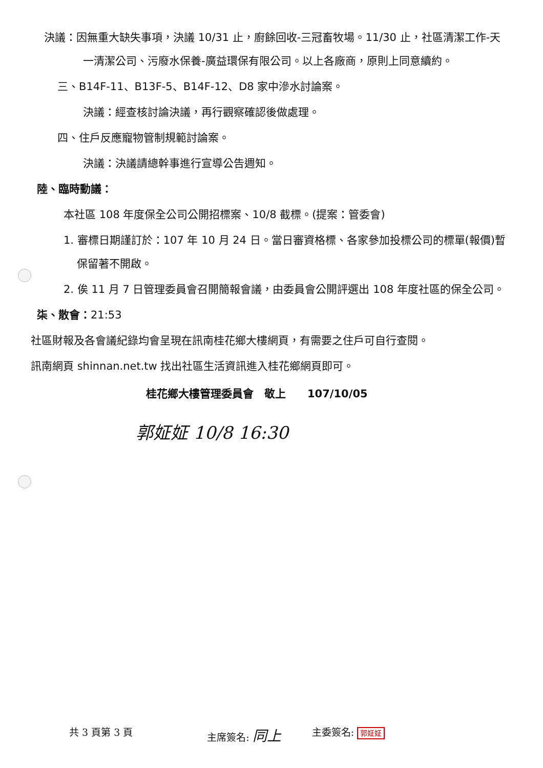決議：因無重大缺失事項，決議 10/31 止，廚餘回收-三冠畜牧場。11/30 止，社區清潔工作-天一清潔公司、污廢水保養-廣益環保有限公司。以上各廠商，原則上同意續約。
三、B14F-11、B13F-5、B14F-12、D8 家中滲水討論案。
決議：經查核討論決議，再行觀察確認後做處理。
四、住戶反應寵物管制規範討論案。
決議：決議請總幹事進行宣導公告週知。
陸、臨時動議：
本社區 108 年度保全公司公開招標案、10/8 截標。(提案：管委會)
1. 審標日期謹訂於：107 年 10 月 24 日。當日審資格標、各家參加投標公司的標單(報價)暫保留著不開啟。
2. 俟 11 月 7 日管理委員會召開簡報會議，由委員會公開評選出 108 年度社區的保全公司。
柒、散會：21:53
社區財報及各會議紀錄均會呈現在訊南桂花鄉大樓網頁，有需要之住戶可自行查閱。
訊南網頁 shinnan.net.tw 找出社區生活資訊進入桂花鄉網頁即可。
桂花鄉大樓管理委員會　敬上　　107/10/05
郭姃姃 10/8 16:30
共 3 頁第 3 頁 主席簽名: 同上 主委簽名: 郭姃姃